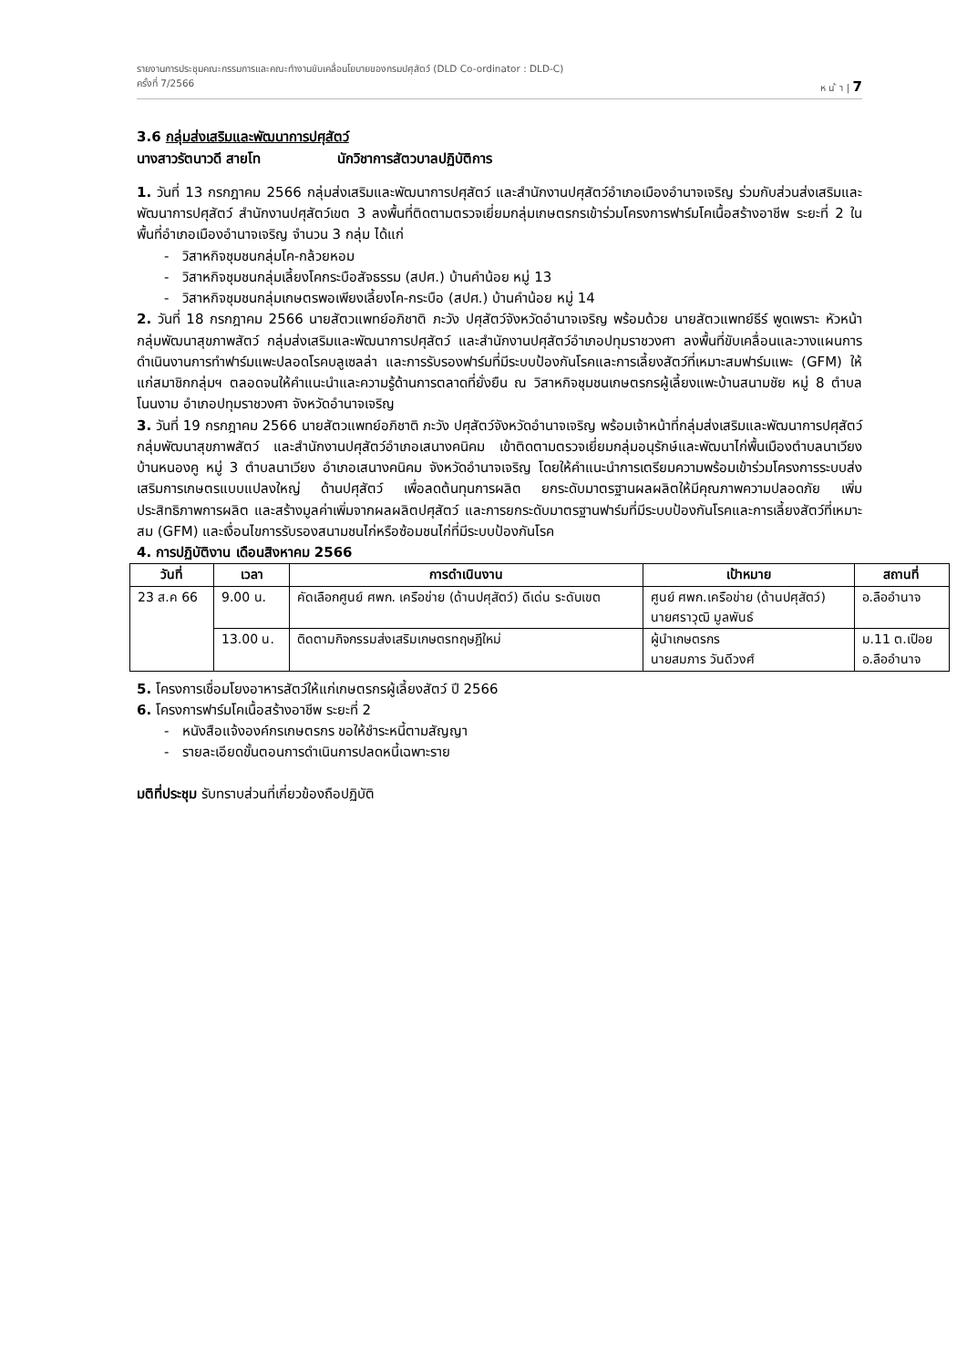รายงานการประชุมคณะกรรมการและคณะทำงานขับเคลื่อนโยบายของกรมปศุสัตว์ (DLD Co-ordinator : DLD-C)
ครั้งที่ 7/2566 ห น ้ า | 7
3.6 กลุ่มส่งเสริมและพัฒนาการปศุสัตว์
นางสาวรัตนาวดี สายโท นักวิชาการสัตวบาลปฏิบัติการ
1. วันที่ 13 กรกฎาคม 2566 กลุ่มส่งเสริมและพัฒนาการปศุสัตว์ และสำนักงานปศุสัตว์อำเภอเมืองอำนาจเจริญ ร่วมกับส่วนส่งเสริมและพัฒนาการปศุสัตว์ สำนักงานปศุสัตว์เขต 3 ลงพื้นที่ติดตามตรวจเยี่ยมกลุ่มเกษตรกรเข้าร่วมโครงการฟาร์มโคเนื้อสร้างอาชีพ ระยะที่ 2 ในพื้นที่อำเภอเมืองอำนาจเจริญ จำนวน 3 กลุ่ม ได้แก่
- วิสาหกิจชุมชนกลุ่มโค-กล้วยหอม
- วิสาหกิจชุมชนกลุ่มเลี้ยงโคกระบือสัจธรรม (สปศ.) บ้านคำน้อย หมู่ 13
- วิสาหกิจชุมชนกลุ่มเกษตรพอเพียงเลี้ยงโค-กระบือ (สปศ.) บ้านคำน้อย หมู่ 14
2. วันที่ 18 กรกฎาคม 2566 นายสัตวแพทย์อภิชาติ ภะวัง ปศุสัตว์จังหวัดอำนาจเจริญ พร้อมด้วย นายสัตวแพทย์ธีร์ พูดเพราะ หัวหน้ากลุ่มพัฒนาสุขภาพสัตว์ กลุ่มส่งเสริมและพัฒนาการปศุสัตว์ และสำนักงานปศุสัตว์อำเภอปทุมราชวงศา ลงพื้นที่ขับเคลื่อนและวางแผนการดำเนินงานการทำฟาร์มแพะปลอดโรคบลูเซลล่า และการรับรองฟาร์มที่มีระบบป้องกันโรคและการเลี้ยงสัตว์ที่เหมาะสมฟาร์มแพะ (GFM) ให้แก่สมาชิกกลุ่มฯ ตลอดจนให้คำแนะนำและความรู้ด้านการตลาดที่ยั่งยืน ณ วิสาหกิจชุมชนเกษตรกรผู้เลี้ยงแพะบ้านสนามชัย หมู่ 8 ตำบลโนนงาม อำเภอปทุมราชวงศา จังหวัดอำนาจเจริญ
3. วันที่ 19 กรกฎาคม 2566 นายสัตวแพทย์อภิชาติ ภะวัง ปศุสัตว์จังหวัดอำนาจเจริญ พร้อมเจ้าหน้าที่กลุ่มส่งเสริมและพัฒนาการปศุสัตว์ กลุ่มพัฒนาสุขภาพสัตว์ และสำนักงานปศุสัตว์อำเภอเสนางคนิคม เข้าติดตามตรวจเยี่ยมกลุ่มอนุรักษ์และพัฒนาไก่พื้นเมืองตำบลนาเวียง บ้านหนองคู หมู่ 3 ตำบลนาเวียง อำเภอเสนางคนิคม จังหวัดอำนาจเจริญ โดยให้คำแนะนำการเตรียมความพร้อมเข้าร่วมโครงการระบบส่งเสริมการเกษตรแบบแปลงใหญ่ ด้านปศุสัตว์ เพื่อลดต้นทุนการผลิต ยกระดับมาตรฐานผลผลิตให้มีคุณภาพความปลอดภัย เพิ่มประสิทธิภาพการผลิต และสร้างมูลค่าเพิ่มจากผลผลิตปศุสัตว์ และการยกระดับมาตรฐานฟาร์มที่มีระบบป้องกันโรคและการเลี้ยงสัตว์ที่เหมาะสม (GFM) และเงื่อนไขการรับรองสนามชนไก่หรือซ้อมชนไก่ที่มีระบบป้องกันโรค
4. การปฏิบัติงาน เดือนสิงหาคม 2566
| วันที่ | เวลา | การดำเนินงาน | เป้าหมาย | สถานที่ |
| --- | --- | --- | --- | --- |
| 23 ส.ค 66 | 9.00 น. | คัดเลือกศูนย์ ศพก. เครือข่าย (ด้านปศุสัตว์) ดีเด่น ระดับเขต | ศูนย์ ศพก.เครือข่าย (ด้านปศุสัตว์) นายศราวุฒิ มูลพันธ์ | อ.ลืออำนาจ |
| | 13.00 น. | ติดตามกิจกรรมส่งเสริมเกษตรทฤษฎีใหม่ | ผู้นำเกษตรกร นายสมภาร วันดีวงศ์ | ม.11 ต.เปือย อ.ลืออำนาจ |
5. โครงการเชื่อมโยงอาหารสัตว์ให้แก่เกษตรกรผู้เลี้ยงสัตว์ ปี 2566
6. โครงการฟาร์มโคเนื้อสร้างอาชีพ ระยะที่ 2
- หนังสือแจ้งองค์กรเกษตรกร ขอให้ชำระหนี้ตามสัญญา
- รายละเอียดขั้นตอนการดำเนินการปลดหนี้เฉพาะราย
มติที่ประชุม รับทราบส่วนที่เกี่ยวข้องถือปฏิบัติ